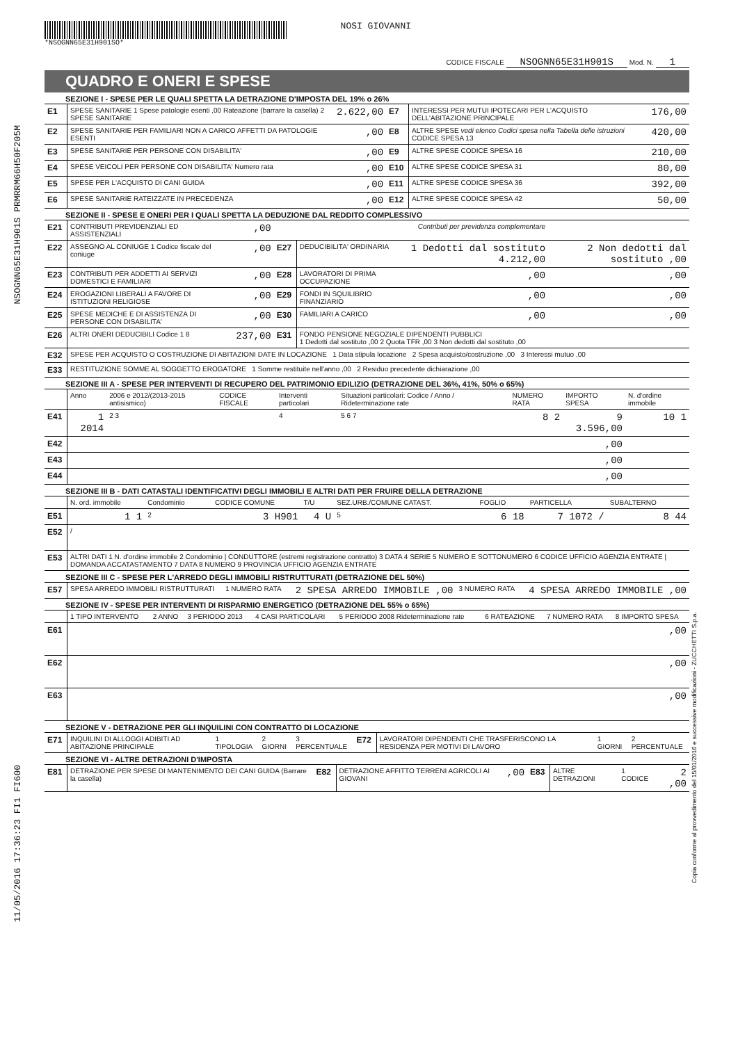NSOGNN65E31H901S PRMRRM66H50F205M
11/05/2016 17:36:23 FI1 FI600
Copia conforme al provvedimento del 15/01/2016 e successive modificazioni - ZUCCHETTI S.p.a.
*NSOGNN65E31H901SO*
NOSI GIOVANNI
CODICE FISCALE NSOGNN65E31H901S Mod. N. 1
QUADRO E ONERI E SPESE
SEZIONE I - SPESE PER LE QUALI SPETTA LA DETRAZIONE D'IMPOSTA DEL 19% o 26%
| E1 | SPESE SANITARIE 1 Spese patologie esenti ,00 Rateazione (barrare la casella) 2 SPESE SANITARIE | 2.622,00 | E7 | INTERESSI PER MUTUI IPOTECARI PER L'ACQUISTO DELL'ABITAZIONE PRINCIPALE | 176,00 |
| E2 | SPESE SANITARIE PER FAMILIARI NON A CARICO AFFETTI DA PATOLOGIE ESENTI | ,00 | E8 | ALTRE SPESE vedi elenco Codici spesa nella Tabella delle istruzioni CODICE SPESA 13 | 420,00 |
| E3 | SPESE SANITARIE PER PERSONE CON DISABILITA' | ,00 | E9 | ALTRE SPESE CODICE SPESA 16 | 210,00 |
| E4 | SPESE VEICOLI PER PERSONE CON DISABILITA' Numero rata | ,00 | E10 | ALTRE SPESE CODICE SPESA 31 | 80,00 |
| E5 | SPESE PER L'ACQUISTO DI CANI GUIDA | ,00 | E11 | ALTRE SPESE CODICE SPESA 36 | 392,00 |
| E6 | SPESE SANITARIE RATEIZZATE IN PRECEDENZA | ,00 | E12 | ALTRE SPESE CODICE SPESA 42 | 50,00 |
SEZIONE II - SPESE E ONERI PER I QUALI SPETTA LA DEDUZIONE DAL REDDITO COMPLESSIVO
| E21 | CONTRIBUTI PREVIDENZIALI ED ASSISTENZIALI | ,00 | Contributi per previdenza complementare | | | |
| E22 | ASSEGNO AL CONIUGE 1 Codice fiscale del coniuge | ,00 | E27 | DEDUCIBILITA' ORDINARIA | 1 Dedotti dal sostituto 4.212,00 | 2 Non dedotti dal sostituto ,00 |
| E23 | CONTRIBUTI PER ADDETTI AI SERVIZI DOMESTICI E FAMILIARI | ,00 | E28 | LAVORATORI DI PRIMA OCCUPAZIONE | ,00 | ,00 |
| E24 | EROGAZIONI LIBERALI A FAVORE DI ISTITUZIONI RELIGIOSE | ,00 | E29 | FONDI IN SQUILIBRIO FINANZIARIO | ,00 | ,00 |
| E25 | SPESE MEDICHE E DI ASSISTENZA DI PERSONE CON DISABILITA' | ,00 | E30 | FAMILIARI A CARICO | ,00 | ,00 |
| E26 | ALTRI ONERI DEDUCIBILI Codice 1 8 | 237,00 | E31 | FONDO PENSIONE NEGOZIALE DIPENDENTI PUBBLICI 1 Dedotti dal sostituto ,00 2 Quota TFR ,00 3 Non dedotti dal sostituto ,00 | | |
| E32 | SPESE PER ACQUISTO O COSTRUZIONE DI ABITAZIONI DATE IN LOCAZIONE 1 Data stipula locazione 2 Spesa acquisto/costruzione ,00 3 Interessi mutuo ,00 | | | | | |
| E33 | RESTITUZIONE SOMME AL SOGGETTO EROGATORE 1 Somme restituite nell'anno ,00 2 Residuo precedente dichiarazione ,00 | | | | | |
SEZIONE III A - SPESE PER INTERVENTI DI RECUPERO DEL PATRIMONIO EDILIZIO (DETRAZIONE DEL 36%, 41%, 50% o 65%)
| | Anno | 2006 e 2012/(2013-2015 antisismico) | CODICE FISCALE | Interventi particolari | Situazioni particolari: Codice / Anno / Rideterminazione rate | NUMERO RATA | IMPORTO SPESA | N. d'ordine immobile |
| E41 | 1 2014 | 2 3 | | 4 | 5 6 7 | 8 2 | 9 3.596,00 | 10 1 |
| E42 | | | | | | | ,00 | |
| E43 | | | | | | | ,00 | |
| E44 | | | | | | | ,00 | |
SEZIONE III B - DATI CATASTALI IDENTIFICATIVI DEGLI IMMOBILI E ALTRI DATI PER FRUIRE DELLA DETRAZIONE
| | N. ord. immobile | Condominio | CODICE COMUNE | T/U | SEZ.URB./COMUNE CATAST. | FOGLIO | PARTICELLA | SUBALTERNO |
| E51 | 1 1 | 2 | 3 H901 | 4 U | 5 | 6 18 | 7 1072 / | 8 44 |
| E52 | / | | | | | | | |
| E53 | ALTRI DATI 1 N. d'ordine immobile 2 Condominio / CONDUTTORE (estremi registrazione contratto) 3 DATA 4 SERIE 5 NUMERO E SOTTONUMERO 6 CODICE UFFICIO AGENZIA ENTRATE / DOMANDA ACCATASTAMENTO 7 DATA 8 NUMERO 9 PROVINCIA UFFICIO AGENZIA ENTRATE | | | | | | | |
SEZIONE III C - SPESE PER L'ARREDO DEGLI IMMOBILI RISTRUTTURATI (DETRAZIONE DEL 50%)
| E57 | SPESA ARREDO IMMOBILI RISTRUTTURATI | 1 NUMERO RATA | 2 SPESA ARREDO IMMOBILE ,00 | 3 NUMERO RATA | 4 SPESA ARREDO IMMOBILE ,00 |
SEZIONE IV - SPESE PER INTERVENTI DI RISPARMIO ENERGETICO (DETRAZIONE DEL 55% o 65%)
| | 1 TIPO INTERVENTO | 2 ANNO | 3 PERIODO 2013 | 4 CASI PARTICOLARI | 5 PERIODO 2008 Rideterminazione rate | 6 RATEAZIONE | 7 NUMERO RATA | 8 IMPORTO SPESA |
| E61 | | | | | | | | ,00 |
| E62 | | | | | | | | ,00 |
| E63 | | | | | | | | ,00 |
SEZIONE V - DETRAZIONE PER GLI INQUILINI CON CONTRATTO DI LOCAZIONE
| E71 | INQUILINI DI ALLOGGI ADIBITI AD ABITAZIONE PRINCIPALE | 1 TIPOLOGIA | 2 GIORNI | 3 PERCENTUALE | E72 | LAVORATORI DIPENDENTI CHE TRASFERISCONO LA RESIDENZA PER MOTIVI DI LAVORO | 1 GIORNI | 2 PERCENTUALE |
SEZIONE VI - ALTRE DETRAZIONI D'IMPOSTA
| E81 | DETRAZIONE PER SPESE DI MANTENIMENTO DEI CANI GUIDA (Barrare la casella) | E82 | DETRAZIONE AFFITTO TERRENI AGRICOLI AI GIOVANI | ,00 | E83 | ALTRE DETRAZIONI | 1 CODICE | 2 ,00 |